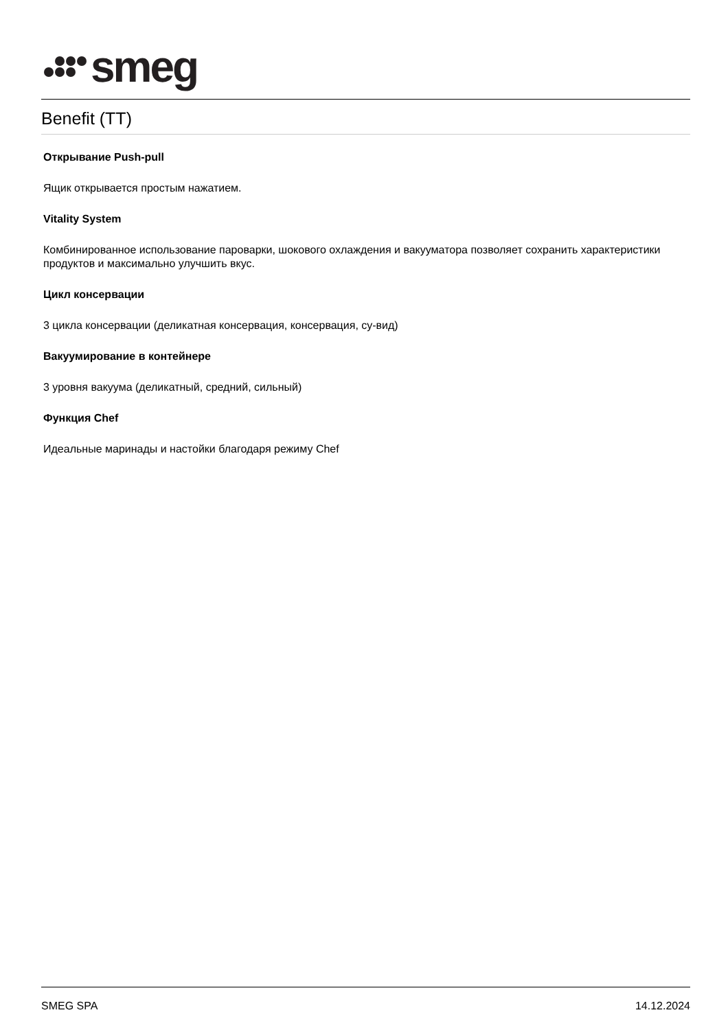smeg
Benefit (TT)
Открывание Push-pull
Ящик открывается простым нажатием.
Vitality System
Комбинированное использование пароварки, шокового охлаждения и вакууматора позволяет сохранить характеристики продуктов и максимально улучшить вкус.
Цикл консервации
3 цикла консервации (деликатная консервация, консервация, су-вид)
Вакуумирование в контейнере
3 уровня вакуума (деликатный, средний, сильный)
Функция Chef
Идеальные маринады и настойки благодаря режиму Chef
SMEG SPA 14.12.2024